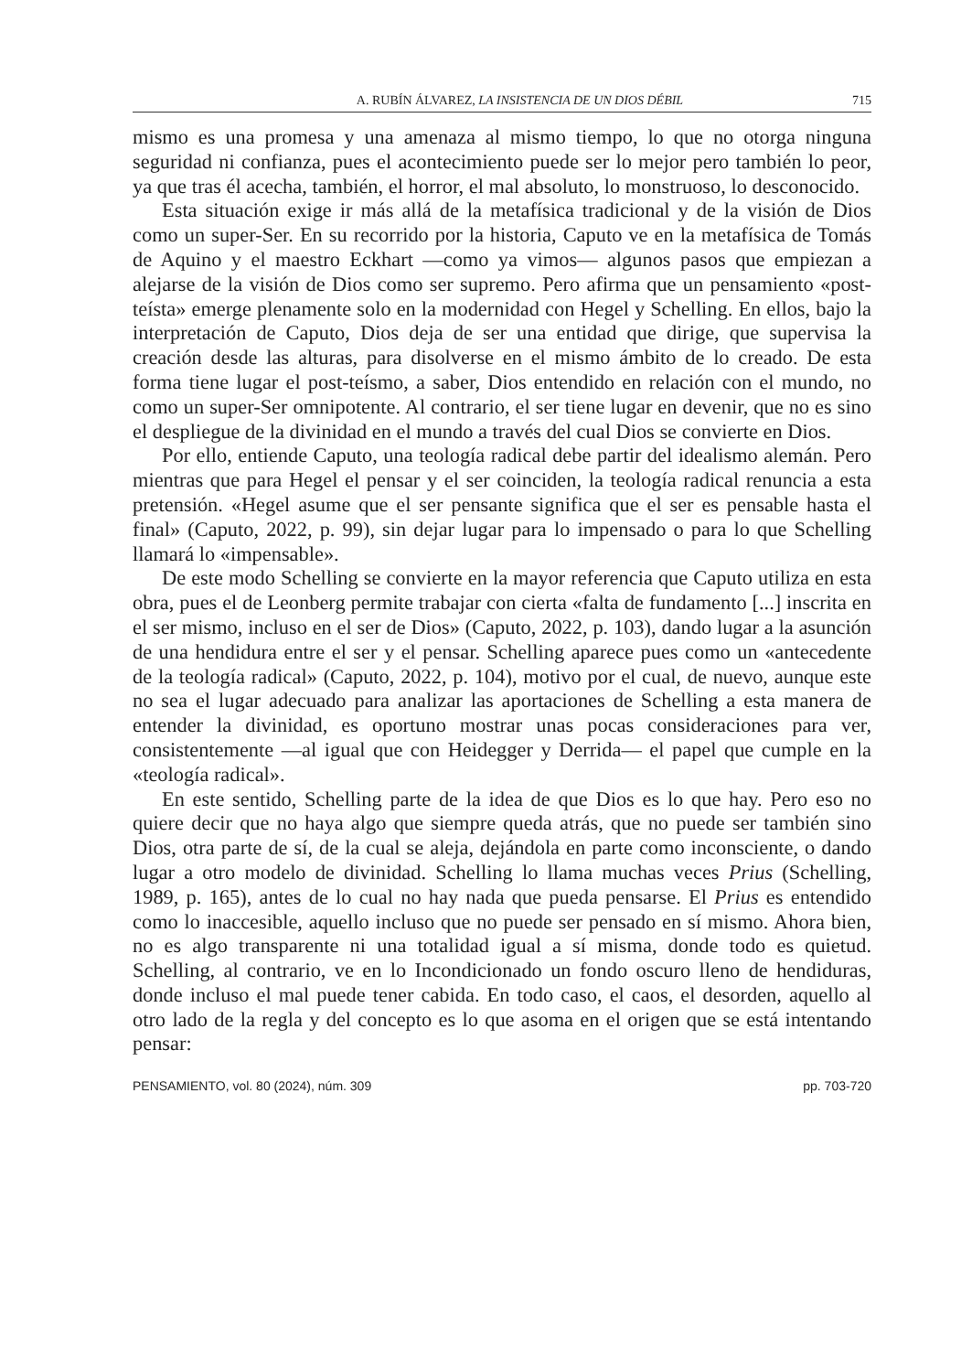A. RUBÍN ÁLVAREZ, LA INSISTENCIA DE UN DIOS DÉBIL 715
mismo es una promesa y una amenaza al mismo tiempo, lo que no otorga ninguna seguridad ni confianza, pues el acontecimiento puede ser lo mejor pero también lo peor, ya que tras él acecha, también, el horror, el mal absoluto, lo monstruoso, lo desconocido.
Esta situación exige ir más allá de la metafísica tradicional y de la visión de Dios como un super-Ser. En su recorrido por la historia, Caputo ve en la metafísica de Tomás de Aquino y el maestro Eckhart —como ya vimos— algunos pasos que empiezan a alejarse de la visión de Dios como ser supremo. Pero afirma que un pensamiento «post-teísta» emerge plenamente solo en la modernidad con Hegel y Schelling. En ellos, bajo la interpretación de Caputo, Dios deja de ser una entidad que dirige, que supervisa la creación desde las alturas, para disolverse en el mismo ámbito de lo creado. De esta forma tiene lugar el post-teísmo, a saber, Dios entendido en relación con el mundo, no como un super-Ser omnipotente. Al contrario, el ser tiene lugar en devenir, que no es sino el despliegue de la divinidad en el mundo a través del cual Dios se convierte en Dios.
Por ello, entiende Caputo, una teología radical debe partir del idealismo alemán. Pero mientras que para Hegel el pensar y el ser coinciden, la teología radical renuncia a esta pretensión. «Hegel asume que el ser pensante significa que el ser es pensable hasta el final» (Caputo, 2022, p. 99), sin dejar lugar para lo impensado o para lo que Schelling llamará lo «impensable».
De este modo Schelling se convierte en la mayor referencia que Caputo utiliza en esta obra, pues el de Leonberg permite trabajar con cierta «falta de fundamento [...] inscrita en el ser mismo, incluso en el ser de Dios» (Caputo, 2022, p. 103), dando lugar a la asunción de una hendidura entre el ser y el pensar. Schelling aparece pues como un «antecedente de la teología radical» (Caputo, 2022, p. 104), motivo por el cual, de nuevo, aunque este no sea el lugar adecuado para analizar las aportaciones de Schelling a esta manera de entender la divinidad, es oportuno mostrar unas pocas consideraciones para ver, consistentemente —al igual que con Heidegger y Derrida— el papel que cumple en la «teología radical».
En este sentido, Schelling parte de la idea de que Dios es lo que hay. Pero eso no quiere decir que no haya algo que siempre queda atrás, que no puede ser también sino Dios, otra parte de sí, de la cual se aleja, dejándola en parte como inconsciente, o dando lugar a otro modelo de divinidad. Schelling lo llama muchas veces Prius (Schelling, 1989, p. 165), antes de lo cual no hay nada que pueda pensarse. El Prius es entendido como lo inaccesible, aquello incluso que no puede ser pensado en sí mismo. Ahora bien, no es algo transparente ni una totalidad igual a sí misma, donde todo es quietud. Schelling, al contrario, ve en lo Incondicionado un fondo oscuro lleno de hendiduras, donde incluso el mal puede tener cabida. En todo caso, el caos, el desorden, aquello al otro lado de la regla y del concepto es lo que asoma en el origen que se está intentando pensar:
PENSAMIENTO, vol. 80 (2024), núm. 309 pp. 703-720